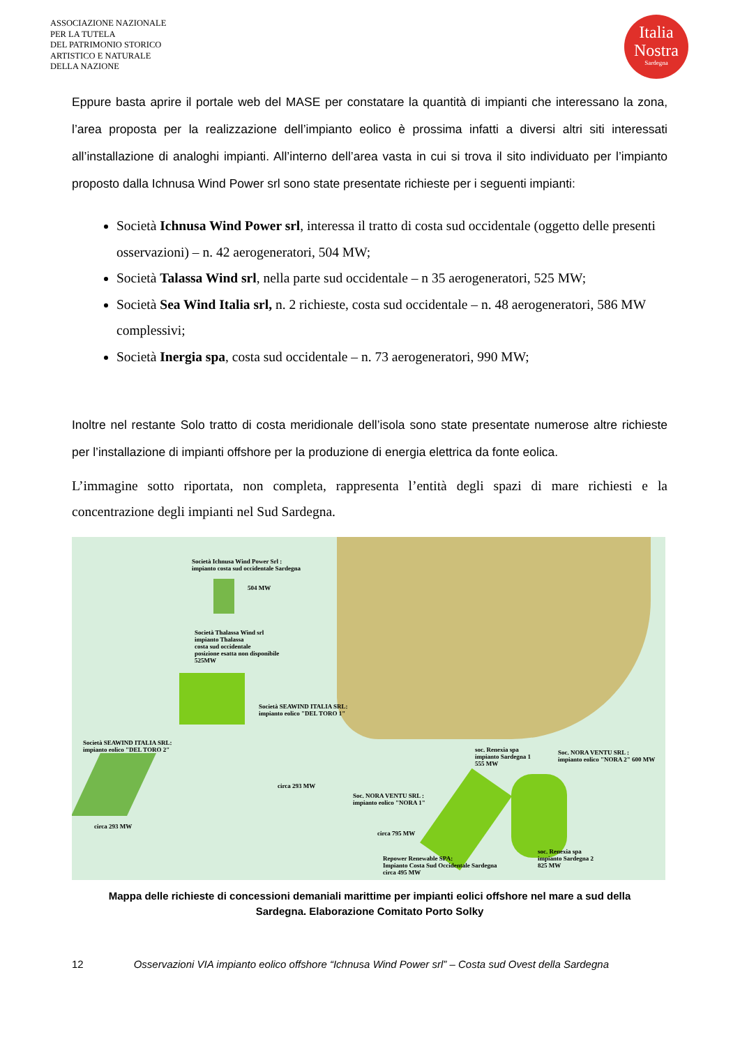ASSOCIAZIONE NAZIONALE
PER LA TUTELA
DEL PATRIMONIO STORICO
ARTISTICO E NATURALE
DELLA NAZIONE
Italia
Nostra
Sardegna
Eppure basta aprire il portale web del MASE per constatare la quantità di impianti che interessano la zona, l’area proposta per la realizzazione dell’impianto eolico è prossima infatti a diversi altri siti interessati all’installazione di analoghi impianti. All’interno dell’area vasta in cui si trova il sito individuato per l’impianto proposto dalla Ichnusa Wind Power srl sono state presentate richieste per i seguenti impianti:
Società Ichnusa Wind Power srl, interessa il tratto di costa sud occidentale (oggetto delle presenti osservazioni) – n. 42 aerogeneratori, 504 MW;
Società Talassa Wind srl, nella parte sud occidentale – n 35 aerogeneratori, 525 MW;
Società Sea Wind Italia srl, n. 2 richieste, costa sud occidentale – n. 48 aerogeneratori, 586 MW complessivi;
Società Inergia spa, costa sud occidentale – n. 73 aerogeneratori, 990 MW;
Inoltre nel restante Solo tratto di costa meridionale dell’isola sono state presentate numerose altre richieste per l’installazione di impianti offshore per la produzione di energia elettrica da fonte eolica.
L’immagine sotto riportata, non completa, rappresenta l’entità degli spazi di mare richiesti e la concentrazione degli impianti nel Sud Sardegna.
Società Ichnusa Wind Power Srl :
impianto costa sud occidentale Sardegna
504 MW
Società Thalassa Wind srl
impianto Thalassa
costa sud occidentale
posizione esatta non disponibile
525MW
Società SEAWIND ITALIA SRL:
impianto eolico "DEL TORO 1"
Società SEAWIND ITALIA SRL:
impianto eolico "DEL TORO 2"
circa 293 MW
circa 293 MW
Soc. NORA VENTU SRL :
impianto eolico "NORA 1"
circa 795 MW
soc. Renexia spa
impianto Sardegna 1
555 MW
Soc. NORA VENTU SRL :
impianto eolico "NORA 2" 600 MW
soc. Renexia spa
impianto Sardegna 2
825 MW
Repower Renewable SPA:
Impianto Costa Sud Occidentale Sardegna
circa 495 MW
Mappa delle richieste di concessioni demaniali marittime per impianti eolici offshore nel mare a sud della
Sardegna. Elaborazione Comitato Porto Solky
12 Osservazioni VIA impianto eolico offshore “Ichnusa Wind Power srl” – Costa sud Ovest della Sardegna